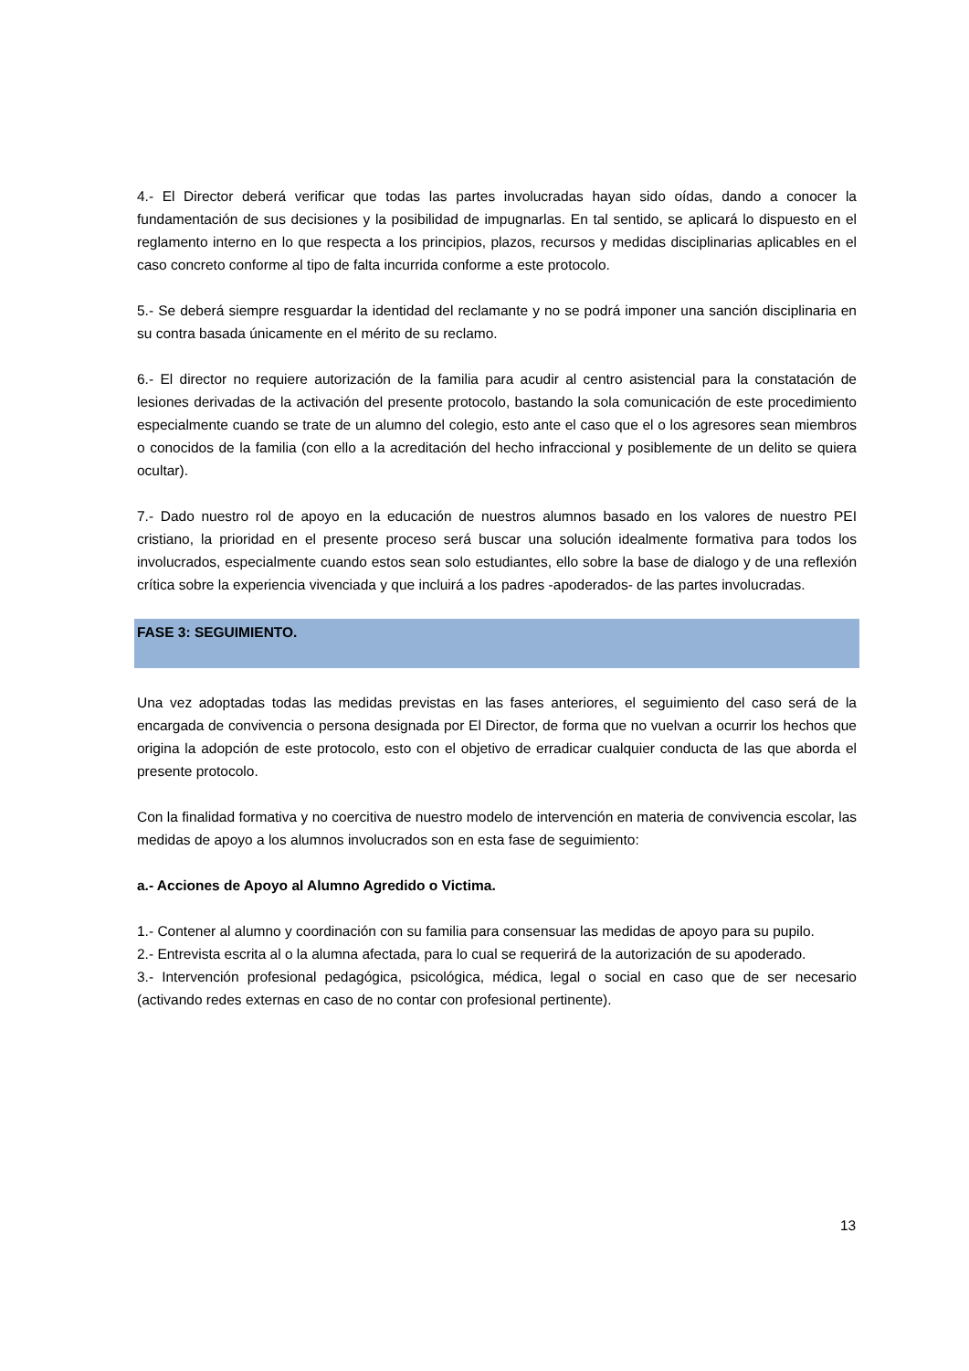4.- El Director deberá verificar que todas las partes involucradas hayan sido oídas, dando a conocer la fundamentación de sus decisiones y la posibilidad de impugnarlas. En tal sentido, se aplicará lo dispuesto en el reglamento interno en lo que respecta a los principios, plazos, recursos y medidas disciplinarias aplicables en el caso concreto conforme al tipo de falta incurrida conforme a este protocolo.
5.- Se deberá siempre resguardar la identidad del reclamante y no se podrá imponer una sanción disciplinaria en su contra basada únicamente en el mérito de su reclamo.
6.- El director no requiere autorización de la familia para acudir al centro asistencial para la constatación de lesiones derivadas de la activación del presente protocolo, bastando la sola comunicación de este procedimiento especialmente cuando se trate de un alumno del colegio, esto ante el caso que el o los agresores sean miembros o conocidos de la familia (con ello a la acreditación del hecho infraccional y posiblemente de un delito se quiera ocultar).
7.- Dado nuestro rol de apoyo en la educación de nuestros alumnos basado en los valores de nuestro PEI cristiano, la prioridad en el presente proceso será buscar una solución idealmente formativa para todos los involucrados, especialmente cuando estos sean solo estudiantes, ello sobre la base de dialogo y de una reflexión crítica sobre la experiencia vivenciada y que incluirá a los padres -apoderados- de las partes involucradas.
FASE 3: SEGUIMIENTO.
Una vez adoptadas todas las medidas previstas en las fases anteriores, el seguimiento del caso será de la encargada de convivencia o persona designada por El Director, de forma que no vuelvan a ocurrir los hechos que origina la adopción de este protocolo, esto con el objetivo de erradicar cualquier conducta de las que aborda el presente protocolo.
Con la finalidad formativa y no coercitiva de nuestro modelo de intervención en materia de convivencia escolar, las medidas de apoyo a los alumnos involucrados son en esta fase de seguimiento:
a.- Acciones de Apoyo al Alumno Agredido o Victima.
1.- Contener al alumno y coordinación con su familia para consensuar las medidas de apoyo para su pupilo.
2.- Entrevista escrita al o la alumna afectada, para lo cual se requerirá de la autorización de su apoderado.
3.- Intervención profesional pedagógica, psicológica, médica, legal o social en caso que de ser necesario (activando redes externas en caso de no contar con profesional pertinente).
13